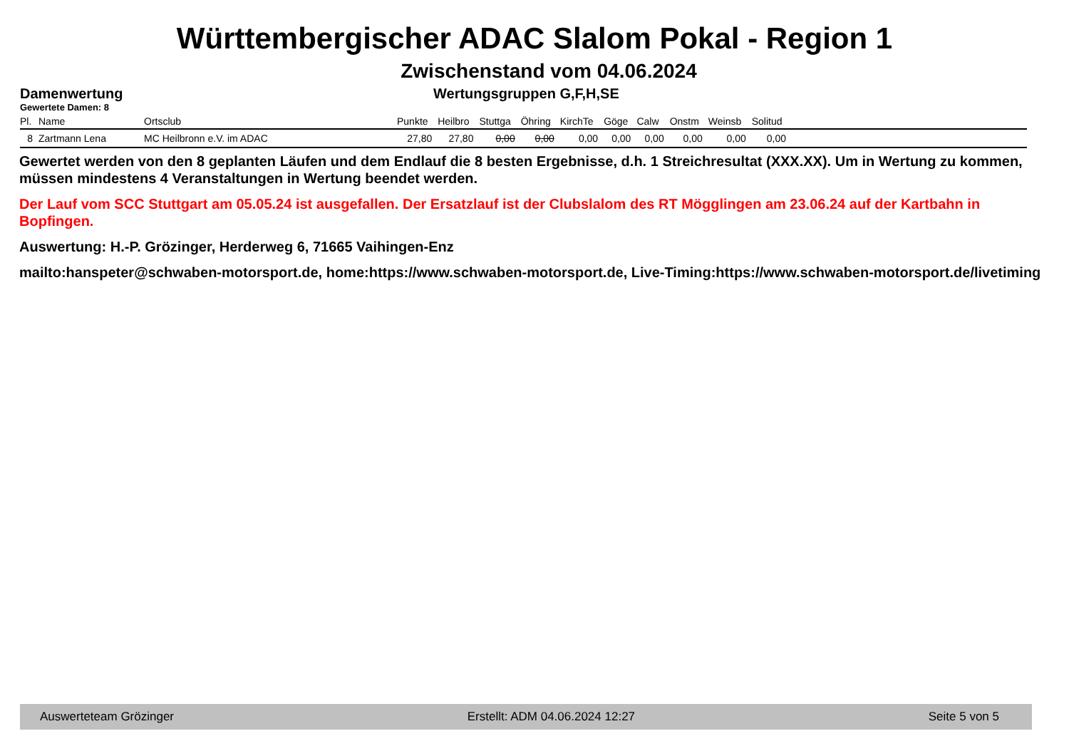Württembergischer ADAC Slalom Pokal - Region 1
Zwischenstand vom 04.06.2024
Damenwertung Wertungsgruppen G,F,H,SE
Gewertete Damen: 8
| Pl. | Name | Ortsclub | Punkte | Heilbro | Stuttga | Öhring | KirchTe | Göge | Calw | Onstm | Weinsb | Solitud | |
| --- | --- | --- | --- | --- | --- | --- | --- | --- | --- | --- | --- | --- | --- |
| 8 | Zartmann Lena | MC Heilbronn e.V. im ADAC | 27,80 | 27,80 | 0,00 | 0,00 | 0,00 | 0,00 | 0,00 | 0,00 | 0,00 | 0,00 | |
Gewertet werden von den 8 geplanten Läufen und dem Endlauf die 8 besten Ergebnisse, d.h. 1 Streichresultat (XXX.XX). Um in Wertung zu kommen, müssen mindestens 4 Veranstaltungen in Wertung beendet werden.
Der Lauf vom SCC Stuttgart am 05.05.24 ist ausgefallen. Der Ersatzlauf ist der Clubslalom des RT Mögglingen am 23.06.24 auf der Kartbahn in Bopfingen.
Auswertung: H.-P. Grözinger, Herderweg 6, 71665 Vaihingen-Enz
mailto:hanspeter@schwaben-motorsport.de, home:https://www.schwaben-motorsport.de, Live-Timing:https://www.schwaben-motorsport.de/livetiming
Auswerteteam Grözinger Erstellt: ADM 04.06.2024 12:27 Seite 5 von 5